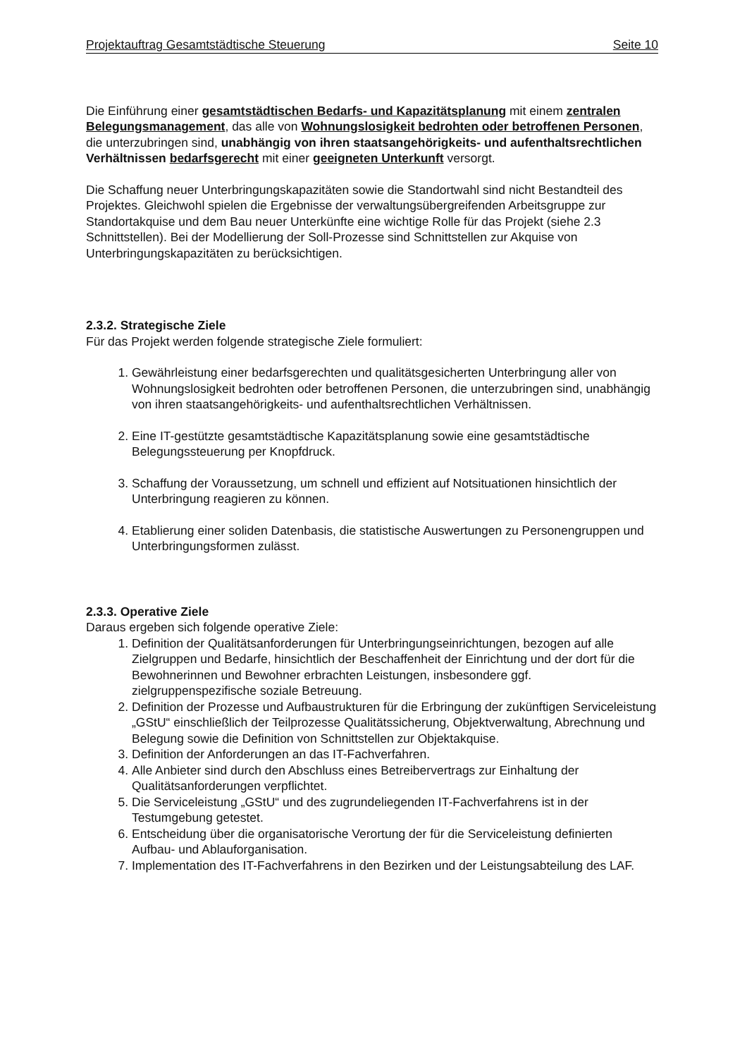Projektauftrag Gesamtstädtische Steuerung Seite 10
Die Einführung einer gesamtstädtischen Bedarfs- und Kapazitätsplanung mit einem zentralen Belegungsmanagement, das alle von Wohnungslosigkeit bedrohten oder betroffenen Personen, die unterzubringen sind, unabhängig von ihren staatsangehörigkeits- und aufenthaltsrechtlichen Verhältnissen bedarfsgerecht mit einer geeigneten Unterkunft versorgt.
Die Schaffung neuer Unterbringungskapazitäten sowie die Standortwahl sind nicht Bestandteil des Projektes. Gleichwohl spielen die Ergebnisse der verwaltungsübergreifenden Arbeitsgruppe zur Standortakquise und dem Bau neuer Unterkünfte eine wichtige Rolle für das Projekt (siehe 2.3 Schnittstellen). Bei der Modellierung der Soll-Prozesse sind Schnittstellen zur Akquise von Unterbringungskapazitäten zu berücksichtigen.
2.3.2. Strategische Ziele
Für das Projekt werden folgende strategische Ziele formuliert:
1. Gewährleistung einer bedarfsgerechten und qualitätsgesicherten Unterbringung aller von Wohnungslosigkeit bedrohten oder betroffenen Personen, die unterzubringen sind, unabhängig von ihren staatsangehörigkeits- und aufenthaltsrechtlichen Verhältnissen.
2. Eine IT-gestützte gesamtstädtische Kapazitätsplanung sowie eine gesamtstädtische Belegungssteuerung per Knopfdruck.
3. Schaffung der Voraussetzung, um schnell und effizient auf Notsituationen hinsichtlich der Unterbringung reagieren zu können.
4. Etablierung einer soliden Datenbasis, die statistische Auswertungen zu Personengruppen und Unterbringungsformen zulässt.
2.3.3. Operative Ziele
Daraus ergeben sich folgende operative Ziele:
1. Definition der Qualitätsanforderungen für Unterbringungseinrichtungen, bezogen auf alle Zielgruppen und Bedarfe, hinsichtlich der Beschaffenheit der Einrichtung und der dort für die Bewohnerinnen und Bewohner erbrachten Leistungen, insbesondere ggf. zielgruppenspezifische soziale Betreuung.
2. Definition der Prozesse und Aufbaustrukturen für die Erbringung der zukünftigen Serviceleistung „GStU“ einschließlich der Teilprozesse Qualitätssicherung, Objektverwaltung, Abrechnung und Belegung sowie die Definition von Schnittstellen zur Objektakquise.
3. Definition der Anforderungen an das IT-Fachverfahren.
4. Alle Anbieter sind durch den Abschluss eines Betreibervertrags zur Einhaltung der Qualitätsanforderungen verpflichtet.
5. Die Serviceleistung „GStU“ und des zugrundeliegenden IT-Fachverfahrens ist in der Testumgebung getestet.
6. Entscheidung über die organisatorische Verortung der für die Serviceleistung definierten Aufbau- und Ablauforganisation.
7. Implementation des IT-Fachverfahrens in den Bezirken und der Leistungsabteilung des LAF.